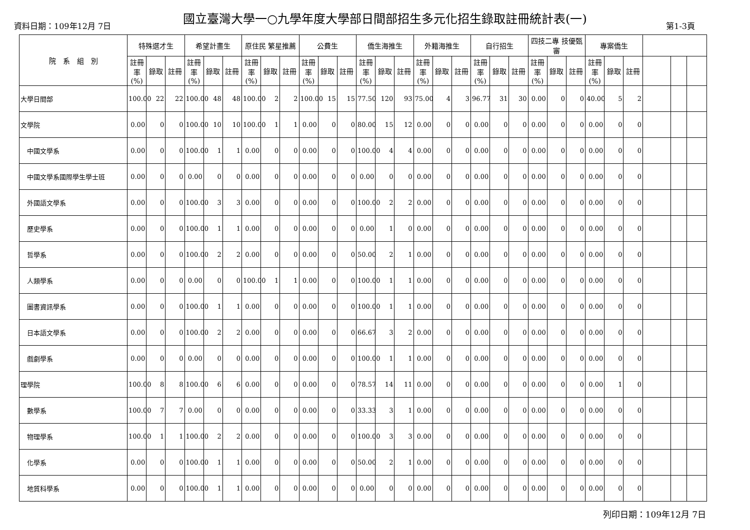國立臺灣大學一○九學年度大學部日間部招生多元化招生錄取註冊統計表(一)
資料日期：109年12月 7日 第1-3頁
| 院 系 組 別 | 特殊選才生 | | | 希望計畫生 | | | 原住民 繁星推薦 | | | 公費生 | | | 僑生海推生 | | | 外籍海推生 | | | 自行招生 | | | 四技二專 技優甄審 | | | 專案僑生 | | | | | |
| --- | --- | --- | --- | --- | --- | --- | --- | --- | --- | --- | --- | --- | --- | --- | --- | --- | --- | --- | --- | --- | --- | --- | --- | --- | --- | --- | --- | --- | --- | --- |
| | 註冊率 (%) | 錄取 | 註冊 | 註冊率 (%) | 錄取 | 註冊 | 註冊率 (%) | 錄取 | 註冊 | 註冊率 (%) | 錄取 | 註冊 | 註冊率 (%) | 錄取 | 註冊 | 註冊率 (%) | 錄取 | 註冊 | 註冊率 (%) | 錄取 | 註冊 | 註冊率 (%) | 錄取 | 註冊 | 註冊率 (%) | 錄取 | 註冊 | | | |
| 大學日間部 | 100.00 | 22 | 22 | 100.00 | 48 | 48 | 100.00 | 2 | 2 | 100.00 | 15 | 15 | 77.50 | 120 | 93 | 75.00 | 4 | 3 | 96.77 | 31 | 30 | 0.00 | 0 | 0 | 40.00 | 5 | 2 | | | |
| 文學院 | 0.00 | 0 | 0 | 100.00 | 10 | 10 | 100.00 | 1 | 1 | 0.00 | 0 | 0 | 80.00 | 15 | 12 | 0.00 | 0 | 0 | 0.00 | 0 | 0 | 0.00 | 0 | 0 | 0.00 | 0 | 0 | | | |
| 中國文學系 | 0.00 | 0 | 0 | 100.00 | 1 | 1 | 0.00 | 0 | 0 | 0.00 | 0 | 0 | 100.00 | 4 | 4 | 0.00 | 0 | 0 | 0.00 | 0 | 0 | 0.00 | 0 | 0 | 0.00 | 0 | 0 | | | |
| 中國文學系國際學生學士班 | 0.00 | 0 | 0 | 0.00 | 0 | 0 | 0.00 | 0 | 0 | 0.00 | 0 | 0 | 0.00 | 0 | 0 | 0.00 | 0 | 0 | 0.00 | 0 | 0 | 0.00 | 0 | 0 | 0.00 | 0 | 0 | | | |
| 外國語文學系 | 0.00 | 0 | 0 | 100.00 | 3 | 3 | 0.00 | 0 | 0 | 0.00 | 0 | 0 | 100.00 | 2 | 2 | 0.00 | 0 | 0 | 0.00 | 0 | 0 | 0.00 | 0 | 0 | 0.00 | 0 | 0 | | | |
| 歷史學系 | 0.00 | 0 | 0 | 100.00 | 1 | 1 | 0.00 | 0 | 0 | 0.00 | 0 | 0 | 0.00 | 1 | 0 | 0.00 | 0 | 0 | 0.00 | 0 | 0 | 0.00 | 0 | 0 | 0.00 | 0 | 0 | | | |
| 哲學系 | 0.00 | 0 | 0 | 100.00 | 2 | 2 | 0.00 | 0 | 0 | 0.00 | 0 | 0 | 50.00 | 2 | 1 | 0.00 | 0 | 0 | 0.00 | 0 | 0 | 0.00 | 0 | 0 | 0.00 | 0 | 0 | | | |
| 人類學系 | 0.00 | 0 | 0 | 0.00 | 0 | 0 | 100.00 | 1 | 1 | 0.00 | 0 | 0 | 100.00 | 1 | 1 | 0.00 | 0 | 0 | 0.00 | 0 | 0 | 0.00 | 0 | 0 | 0.00 | 0 | 0 | | | |
| 圖書資訊學系 | 0.00 | 0 | 0 | 100.00 | 1 | 1 | 0.00 | 0 | 0 | 0.00 | 0 | 0 | 100.00 | 1 | 1 | 0.00 | 0 | 0 | 0.00 | 0 | 0 | 0.00 | 0 | 0 | 0.00 | 0 | 0 | | | |
| 日本語文學系 | 0.00 | 0 | 0 | 100.00 | 2 | 2 | 0.00 | 0 | 0 | 0.00 | 0 | 0 | 66.67 | 3 | 2 | 0.00 | 0 | 0 | 0.00 | 0 | 0 | 0.00 | 0 | 0 | 0.00 | 0 | 0 | | | |
| 戲劇學系 | 0.00 | 0 | 0 | 0.00 | 0 | 0 | 0.00 | 0 | 0 | 0.00 | 0 | 0 | 100.00 | 1 | 1 | 0.00 | 0 | 0 | 0.00 | 0 | 0 | 0.00 | 0 | 0 | 0.00 | 0 | 0 | | | |
| 理學院 | 100.00 | 8 | 8 | 100.00 | 6 | 6 | 0.00 | 0 | 0 | 0.00 | 0 | 0 | 78.57 | 14 | 11 | 0.00 | 0 | 0 | 0.00 | 0 | 0 | 0.00 | 0 | 0 | 0.00 | 1 | 0 | | | |
| 數學系 | 100.00 | 7 | 7 | 0.00 | 0 | 0 | 0.00 | 0 | 0 | 0.00 | 0 | 0 | 33.33 | 3 | 1 | 0.00 | 0 | 0 | 0.00 | 0 | 0 | 0.00 | 0 | 0 | 0.00 | 0 | 0 | | | |
| 物理學系 | 100.00 | 1 | 1 | 100.00 | 2 | 2 | 0.00 | 0 | 0 | 0.00 | 0 | 0 | 100.00 | 3 | 3 | 0.00 | 0 | 0 | 0.00 | 0 | 0 | 0.00 | 0 | 0 | 0.00 | 0 | 0 | | | |
| 化學系 | 0.00 | 0 | 0 | 100.00 | 1 | 1 | 0.00 | 0 | 0 | 0.00 | 0 | 0 | 50.00 | 2 | 1 | 0.00 | 0 | 0 | 0.00 | 0 | 0 | 0.00 | 0 | 0 | 0.00 | 0 | 0 | | | |
| 地質科學系 | 0.00 | 0 | 0 | 100.00 | 1 | 1 | 0.00 | 0 | 0 | 0.00 | 0 | 0 | 0.00 | 0 | 0 | 0.00 | 0 | 0 | 0.00 | 0 | 0 | 0.00 | 0 | 0 | 0.00 | 0 | 0 | | | |
列印日期：109年12月 7日